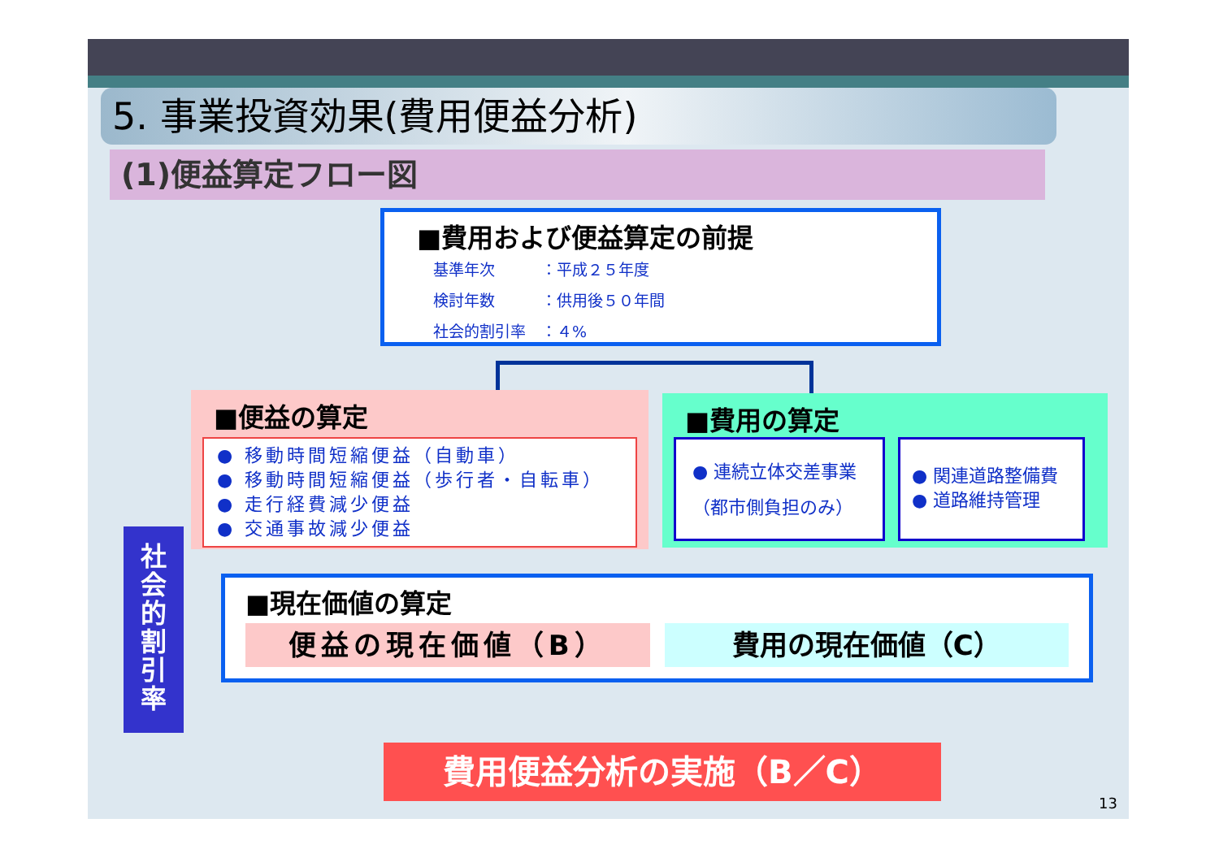5. 事業投資効果(費用便益分析)
(1)便益算定フロー図
■費用および便益算定の前提
基準年次　　　：平成２５年度
検討年数　　　：供用後５０年間
社会的割引率　：４%
■便益の算定
● 移動時間短縮便益（自動車）
● 移動時間短縮便益（歩行者・自転車）
● 走行経費減少便益
● 交通事故減少便益
■費用の算定
● 連続立体交差事業
（都市側負担のみ）
● 関連道路整備費
● 道路維持管理
社
会
的
割
引
率
■現在価値の算定
便益の現在価値（B） 費用の現在価値（C）
費用便益分析の実施（B／C）
13